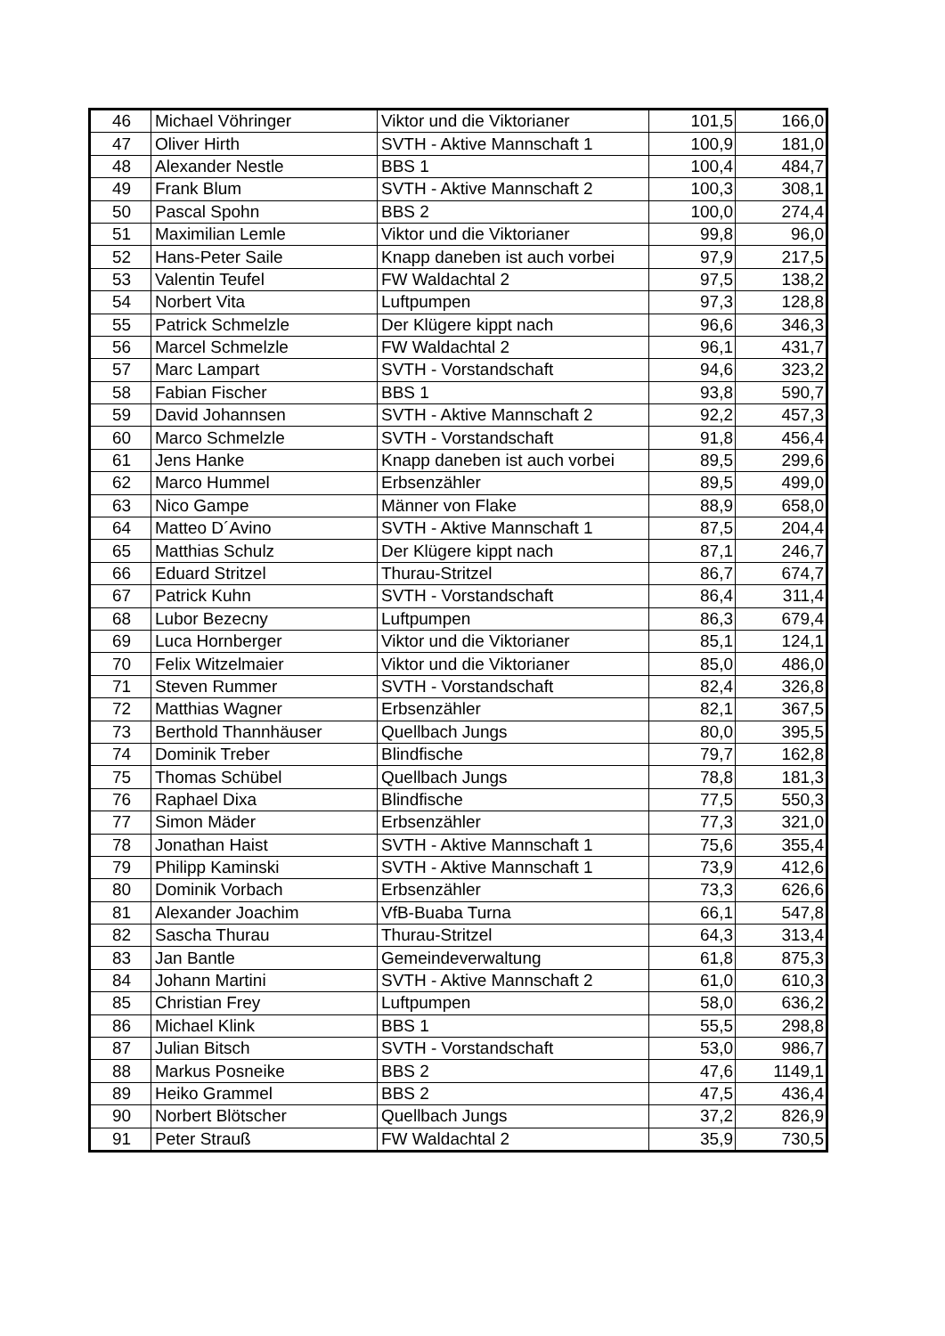| 46 | Michael Vöhringer | Viktor und die Viktorianer | 101,5 | 166,0 |
| 47 | Oliver Hirth | SVTH - Aktive Mannschaft 1 | 100,9 | 181,0 |
| 48 | Alexander Nestle | BBS 1 | 100,4 | 484,7 |
| 49 | Frank Blum | SVTH - Aktive Mannschaft 2 | 100,3 | 308,1 |
| 50 | Pascal Spohn | BBS 2 | 100,0 | 274,4 |
| 51 | Maximilian Lemle | Viktor und die Viktorianer | 99,8 | 96,0 |
| 52 | Hans-Peter Saile | Knapp daneben ist auch vorbei | 97,9 | 217,5 |
| 53 | Valentin Teufel | FW Waldachtal 2 | 97,5 | 138,2 |
| 54 | Norbert Vita | Luftpumpen | 97,3 | 128,8 |
| 55 | Patrick Schmelzle | Der Klügere kippt nach | 96,6 | 346,3 |
| 56 | Marcel Schmelzle | FW Waldachtal 2 | 96,1 | 431,7 |
| 57 | Marc Lampart | SVTH - Vorstandschaft | 94,6 | 323,2 |
| 58 | Fabian Fischer | BBS 1 | 93,8 | 590,7 |
| 59 | David Johannsen | SVTH - Aktive Mannschaft 2 | 92,2 | 457,3 |
| 60 | Marco Schmelzle | SVTH - Vorstandschaft | 91,8 | 456,4 |
| 61 | Jens Hanke | Knapp daneben ist auch vorbei | 89,5 | 299,6 |
| 62 | Marco Hummel | Erbsenzähler | 89,5 | 499,0 |
| 63 | Nico Gampe | Männer von Flake | 88,9 | 658,0 |
| 64 | Matteo D´Avino | SVTH - Aktive Mannschaft 1 | 87,5 | 204,4 |
| 65 | Matthias Schulz | Der Klügere kippt nach | 87,1 | 246,7 |
| 66 | Eduard Stritzel | Thurau-Stritzel | 86,7 | 674,7 |
| 67 | Patrick Kuhn | SVTH - Vorstandschaft | 86,4 | 311,4 |
| 68 | Lubor Bezecny | Luftpumpen | 86,3 | 679,4 |
| 69 | Luca Hornberger | Viktor und die Viktorianer | 85,1 | 124,1 |
| 70 | Felix Witzelmaier | Viktor und die Viktorianer | 85,0 | 486,0 |
| 71 | Steven Rummer | SVTH - Vorstandschaft | 82,4 | 326,8 |
| 72 | Matthias Wagner | Erbsenzähler | 82,1 | 367,5 |
| 73 | Berthold Thannhäuser | Quellbach Jungs | 80,0 | 395,5 |
| 74 | Dominik Treber | Blindfische | 79,7 | 162,8 |
| 75 | Thomas Schübel | Quellbach Jungs | 78,8 | 181,3 |
| 76 | Raphael Dixa | Blindfische | 77,5 | 550,3 |
| 77 | Simon Mäder | Erbsenzähler | 77,3 | 321,0 |
| 78 | Jonathan Haist | SVTH - Aktive Mannschaft 1 | 75,6 | 355,4 |
| 79 | Philipp Kaminski | SVTH - Aktive Mannschaft 1 | 73,9 | 412,6 |
| 80 | Dominik Vorbach | Erbsenzähler | 73,3 | 626,6 |
| 81 | Alexander Joachim | VfB-Buaba Turna | 66,1 | 547,8 |
| 82 | Sascha Thurau | Thurau-Stritzel | 64,3 | 313,4 |
| 83 | Jan Bantle | Gemeindeverwaltung | 61,8 | 875,3 |
| 84 | Johann Martini | SVTH - Aktive Mannschaft 2 | 61,0 | 610,3 |
| 85 | Christian Frey | Luftpumpen | 58,0 | 636,2 |
| 86 | Michael Klink | BBS 1 | 55,5 | 298,8 |
| 87 | Julian Bitsch | SVTH - Vorstandschaft | 53,0 | 986,7 |
| 88 | Markus Posneike | BBS 2 | 47,6 | 1149,1 |
| 89 | Heiko Grammel | BBS 2 | 47,5 | 436,4 |
| 90 | Norbert Blötscher | Quellbach Jungs | 37,2 | 826,9 |
| 91 | Peter Strauß | FW Waldachtal 2 | 35,9 | 730,5 |